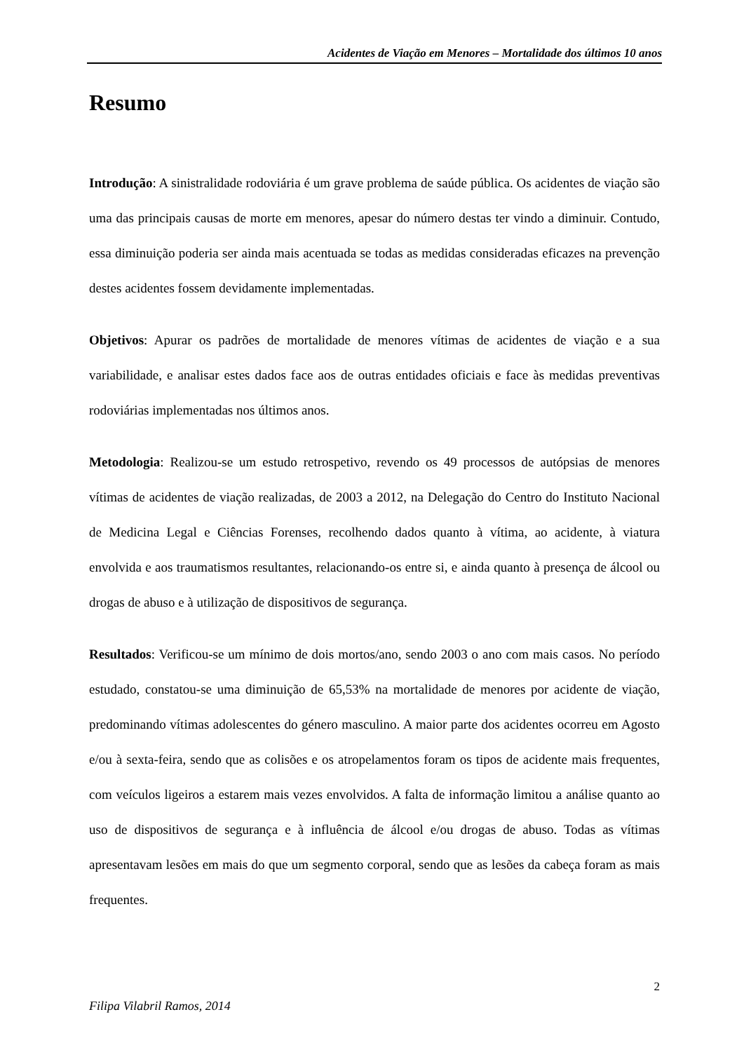Acidentes de Viação em Menores – Mortalidade dos últimos 10 anos
Resumo
Introdução: A sinistralidade rodoviária é um grave problema de saúde pública. Os acidentes de viação são uma das principais causas de morte em menores, apesar do número destas ter vindo a diminuir. Contudo, essa diminuição poderia ser ainda mais acentuada se todas as medidas consideradas eficazes na prevenção destes acidentes fossem devidamente implementadas.
Objetivos: Apurar os padrões de mortalidade de menores vítimas de acidentes de viação e a sua variabilidade, e analisar estes dados face aos de outras entidades oficiais e face às medidas preventivas rodoviárias implementadas nos últimos anos.
Metodologia: Realizou-se um estudo retrospetivo, revendo os 49 processos de autópsias de menores vítimas de acidentes de viação realizadas, de 2003 a 2012, na Delegação do Centro do Instituto Nacional de Medicina Legal e Ciências Forenses, recolhendo dados quanto à vítima, ao acidente, à viatura envolvida e aos traumatismos resultantes, relacionando-os entre si, e ainda quanto à presença de álcool ou drogas de abuso e à utilização de dispositivos de segurança.
Resultados: Verificou-se um mínimo de dois mortos/ano, sendo 2003 o ano com mais casos. No período estudado, constatou-se uma diminuição de 65,53% na mortalidade de menores por acidente de viação, predominando vítimas adolescentes do género masculino. A maior parte dos acidentes ocorreu em Agosto e/ou à sexta-feira, sendo que as colisões e os atropelamentos foram os tipos de acidente mais frequentes, com veículos ligeiros a estarem mais vezes envolvidos. A falta de informação limitou a análise quanto ao uso de dispositivos de segurança e à influência de álcool e/ou drogas de abuso. Todas as vítimas apresentavam lesões em mais do que um segmento corporal, sendo que as lesões da cabeça foram as mais frequentes.
2
Filipa Vilabril Ramos, 2014